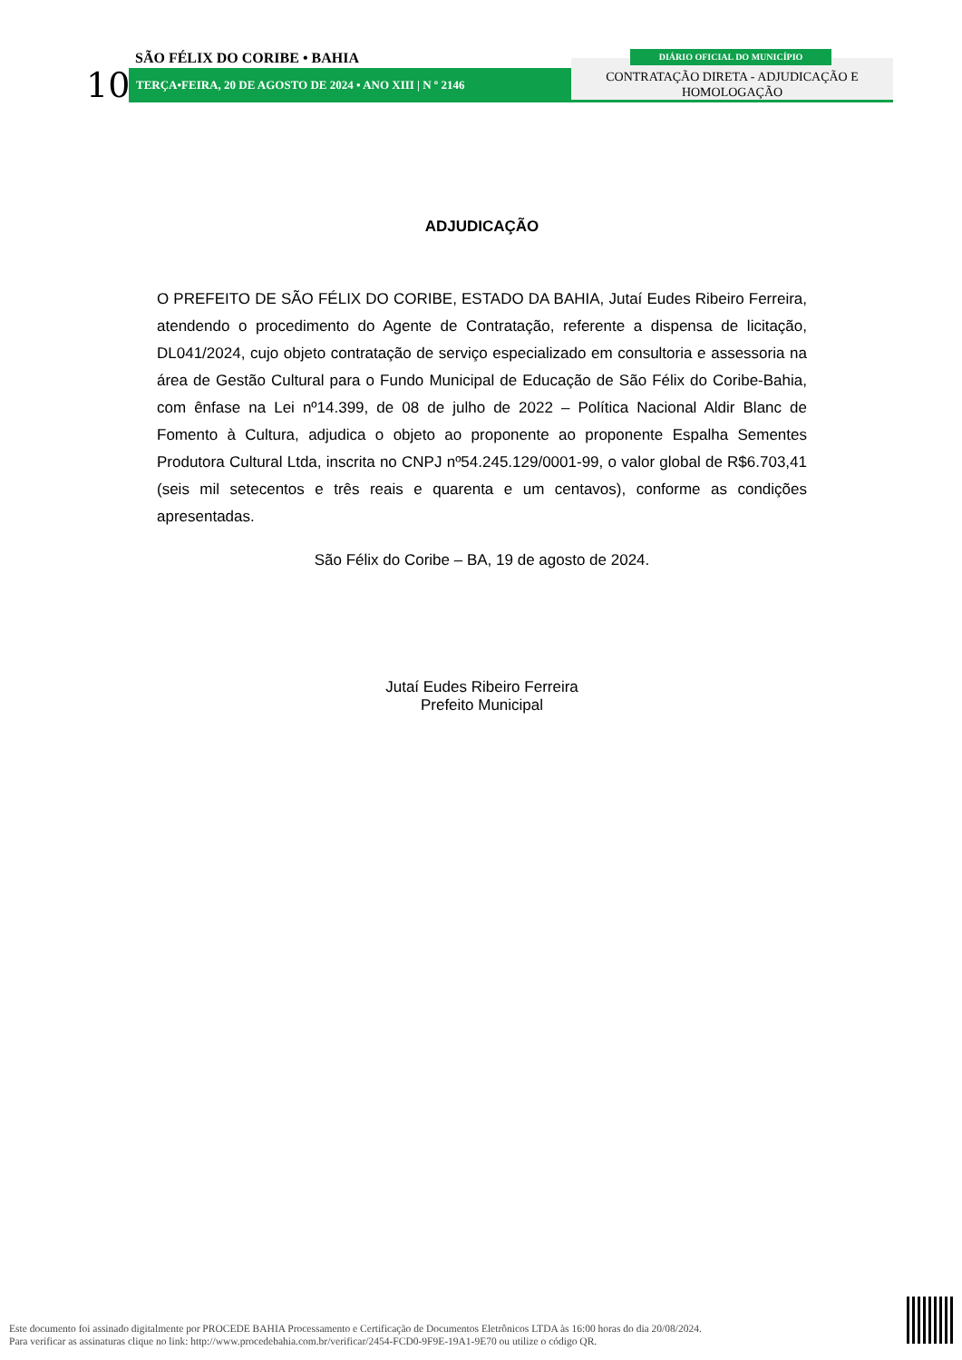10
SÃO FÉLIX DO CORIBE • BAHIA
TERÇA•FEIRA, 20 DE AGOSTO DE 2024 • ANO XIII | N º 2146
CONTRATAÇÃO DIRETA - ADJUDICAÇÃO E
HOMOLOGAÇÃO
DIÁRIO OFICIAL DO MUNICÍPIO
ADJUDICAÇÃO
O PREFEITO DE SÃO FÉLIX DO CORIBE, ESTADO DA BAHIA, Jutaí Eudes Ribeiro Ferreira, atendendo o procedimento do Agente de Contratação, referente a dispensa de licitação, DL041/2024, cujo objeto contratação de serviço especializado em consultoria e assessoria na área de Gestão Cultural para o Fundo Municipal de Educação de São Félix do Coribe-Bahia, com ênfase na Lei nº14.399, de 08 de julho de 2022 – Política Nacional Aldir Blanc de Fomento à Cultura, adjudica o objeto ao proponente ao proponente Espalha Sementes Produtora Cultural Ltda, inscrita no CNPJ nº54.245.129/0001-99, o valor global de R$6.703,41 (seis mil setecentos e três reais e quarenta e um centavos), conforme as condições apresentadas.
São Félix do Coribe – BA, 19 de agosto de 2024.
Jutaí Eudes Ribeiro Ferreira
Prefeito Municipal
Este documento foi assinado digitalmente por PROCEDE BAHIA Processamento e Certificação de Documentos Eletrônicos LTDA às 16:00 horas do dia 20/08/2024.
Para verificar as assinaturas clique no link: http://www.procedebahia.com.br/verificar/2454-FCD0-9F9E-19A1-9E70 ou utilize o código QR.